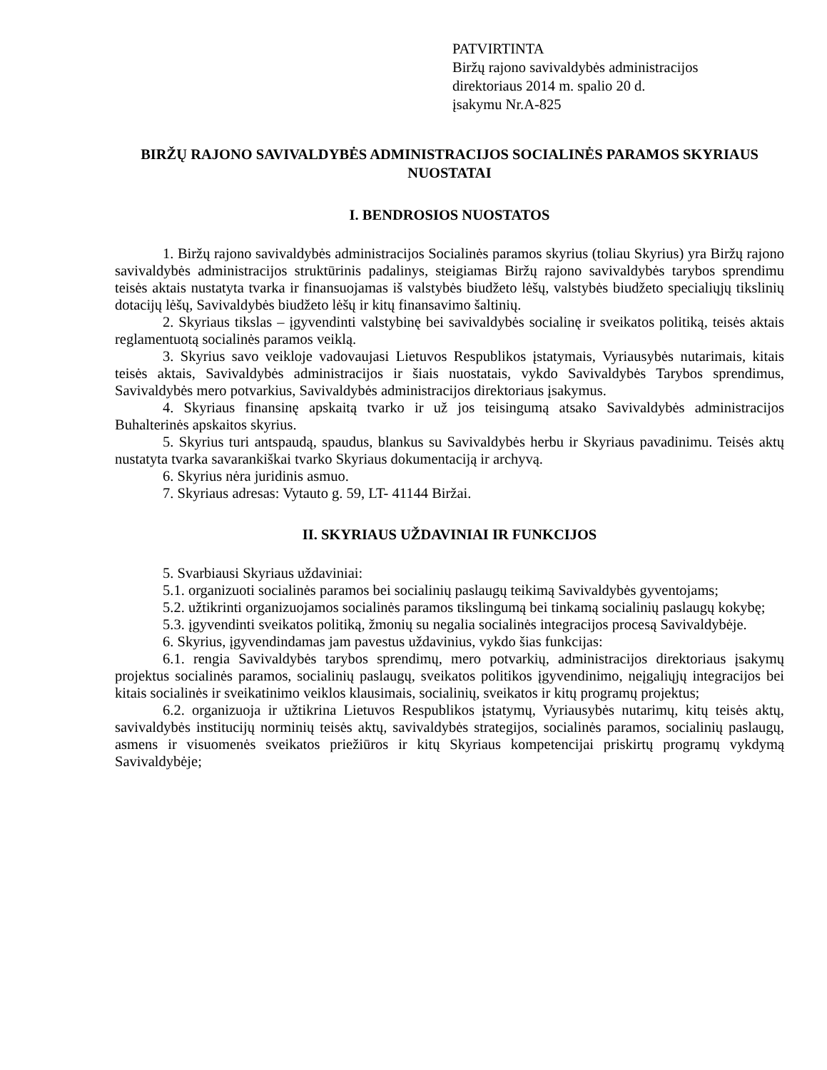PATVIRTINTA
Biržų rajono savivaldybės administracijos
direktoriaus 2014 m. spalio 20 d.
įsakymu Nr.A-825
BIRŽŲ RAJONO SAVIVALDYBĖS ADMINISTRACIJOS SOCIALINĖS PARAMOS SKYRIAUS NUOSTATAI
I. BENDROSIOS NUOSTATOS
1. Biržų rajono savivaldybės administracijos Socialinės paramos skyrius (toliau Skyrius) yra Biržų rajono savivaldybės administracijos struktūrinis padalinys, steigiamas Biržų rajono savivaldybės tarybos sprendimu teisės aktais nustatyta tvarka ir finansuojamas iš valstybės biudžeto lėšų, valstybės biudžeto specialiųjų tikslinių dotacijų lėšų, Savivaldybės biudžeto lėšų ir kitų finansavimo šaltinių.
2. Skyriaus tikslas – įgyvendinti valstybinę bei savivaldybės socialinę ir sveikatos politiką, teisės aktais reglamentuotą socialinės paramos veiklą.
3. Skyrius savo veikloje vadovaujasi Lietuvos Respublikos įstatymais, Vyriausybės nutarimais, kitais teisės aktais, Savivaldybės administracijos ir šiais nuostatais, vykdo Savivaldybės Tarybos sprendimus, Savivaldybės mero potvarkius, Savivaldybės administracijos direktoriaus įsakymus.
4. Skyriaus finansinę apskaitą tvarko ir už jos teisingumą atsako Savivaldybės administracijos Buhalterinės apskaitos skyrius.
5. Skyrius turi antspaudą, spaudus, blankus su Savivaldybės herbu ir Skyriaus pavadinimu. Teisės aktų nustatyta tvarka savarankiškai tvarko Skyriaus dokumentaciją ir archyvą.
6. Skyrius nėra juridinis asmuo.
7. Skyriaus adresas: Vytauto g. 59, LT- 41144 Biržai.
II. SKYRIAUS UŽDAVINIAI IR FUNKCIJOS
5. Svarbiausi Skyriaus uždaviniai:
5.1. organizuoti socialinės paramos bei socialinių paslaugų teikimą Savivaldybės gyventojams;
5.2. užtikrinti organizuojamos socialinės paramos tikslingumą bei tinkamą socialinių paslaugų kokybę;
5.3. įgyvendinti sveikatos politiką, žmonių su negalia socialinės integracijos procesą Savivaldybėje.
6. Skyrius, įgyvendindamas jam pavestus uždavinius, vykdo šias funkcijas:
6.1. rengia Savivaldybės tarybos sprendimų, mero potvarkių, administracijos direktoriaus įsakymų projektus socialinės paramos, socialinių paslaugų, sveikatos politikos įgyvendinimo, neįgaliųjų integracijos bei kitais socialinės ir sveikatinimo veiklos klausimais, socialinių, sveikatos ir kitų programų projektus;
6.2. organizuoja ir užtikrina Lietuvos Respublikos įstatymų, Vyriausybės nutarimų, kitų teisės aktų, savivaldybės institucijų norminių teisės aktų, savivaldybės strategijos, socialinės paramos, socialinių paslaugų, asmens ir visuomenės sveikatos priežiūros ir kitų Skyriaus kompetencijai priskirtų programų vykdymą Savivaldybėje;